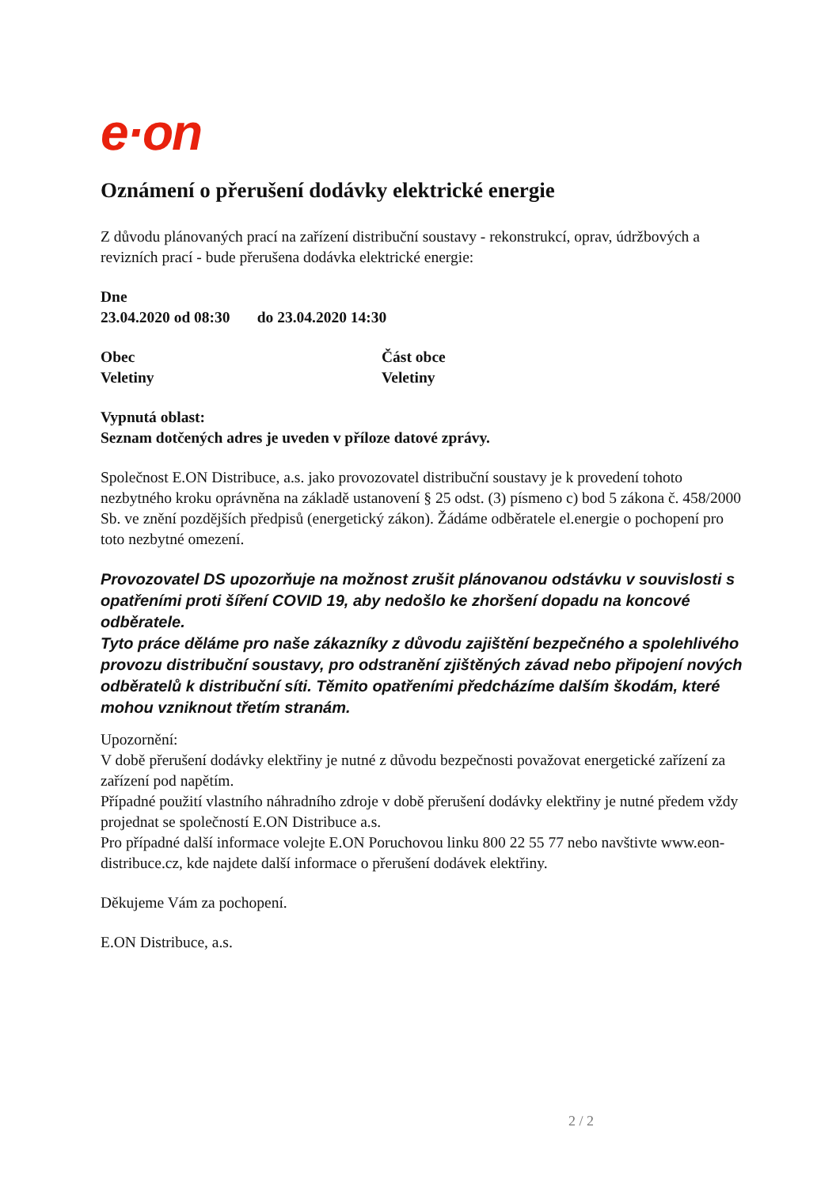e·on
Oznámení o přerušení dodávky elektrické energie
Z důvodu plánovaných prací na zařízení distribuční soustavy - rekonstrukcí, oprav, údržbových a revizních prací - bude přerušena dodávka elektrické energie:
Dne
23.04.2020 od 08:30 do 23.04.2020 14:30
Obec
Veletiny
Část obce
Veletiny
Vypnutá oblast:
Seznam dotčených adres je uveden v příloze datové zprávy.
Společnost E.ON Distribuce, a.s. jako provozovatel distribuční soustavy je k provedení tohoto nezbytného kroku oprávněna na základě ustanovení § 25 odst. (3) písmeno c) bod 5 zákona č. 458/2000 Sb. ve znění pozdějších předpisů (energetický zákon). Žádáme odběratele el.energie o pochopení pro toto nezbytné omezení.
Provozovatel DS upozorňuje na možnost zrušit plánovanou odstávku v souvislosti s opatřeními proti šíření COVID 19, aby nedošlo ke zhoršení dopadu na koncové odběratele.
Tyto práce děláme pro naše zákazníky z důvodu zajištění bezpečného a spolehlivého provozu distribuční soustavy, pro odstranění zjištěných závad nebo připojení nových odběratelů k distribuční síti. Těmito opatřeními předcházíme dalším škodám, které mohou vzniknout třetím stranám.
Upozornění:
V době přerušení dodávky elektřiny je nutné z důvodu bezpečnosti považovat energetické zařízení za zařízení pod napětím.
Případné použití vlastního náhradního zdroje v době přerušení dodávky elektřiny je nutné předem vždy projednat se společností E.ON Distribuce a.s.
Pro případné další informace volejte E.ON Poruchovou linku 800 22 55 77 nebo navštivte www.eon-distribuce.cz, kde najdete další informace o přerušení dodávek elektřiny.
Děkujeme Vám za pochopení.
E.ON Distribuce, a.s.
2 / 2